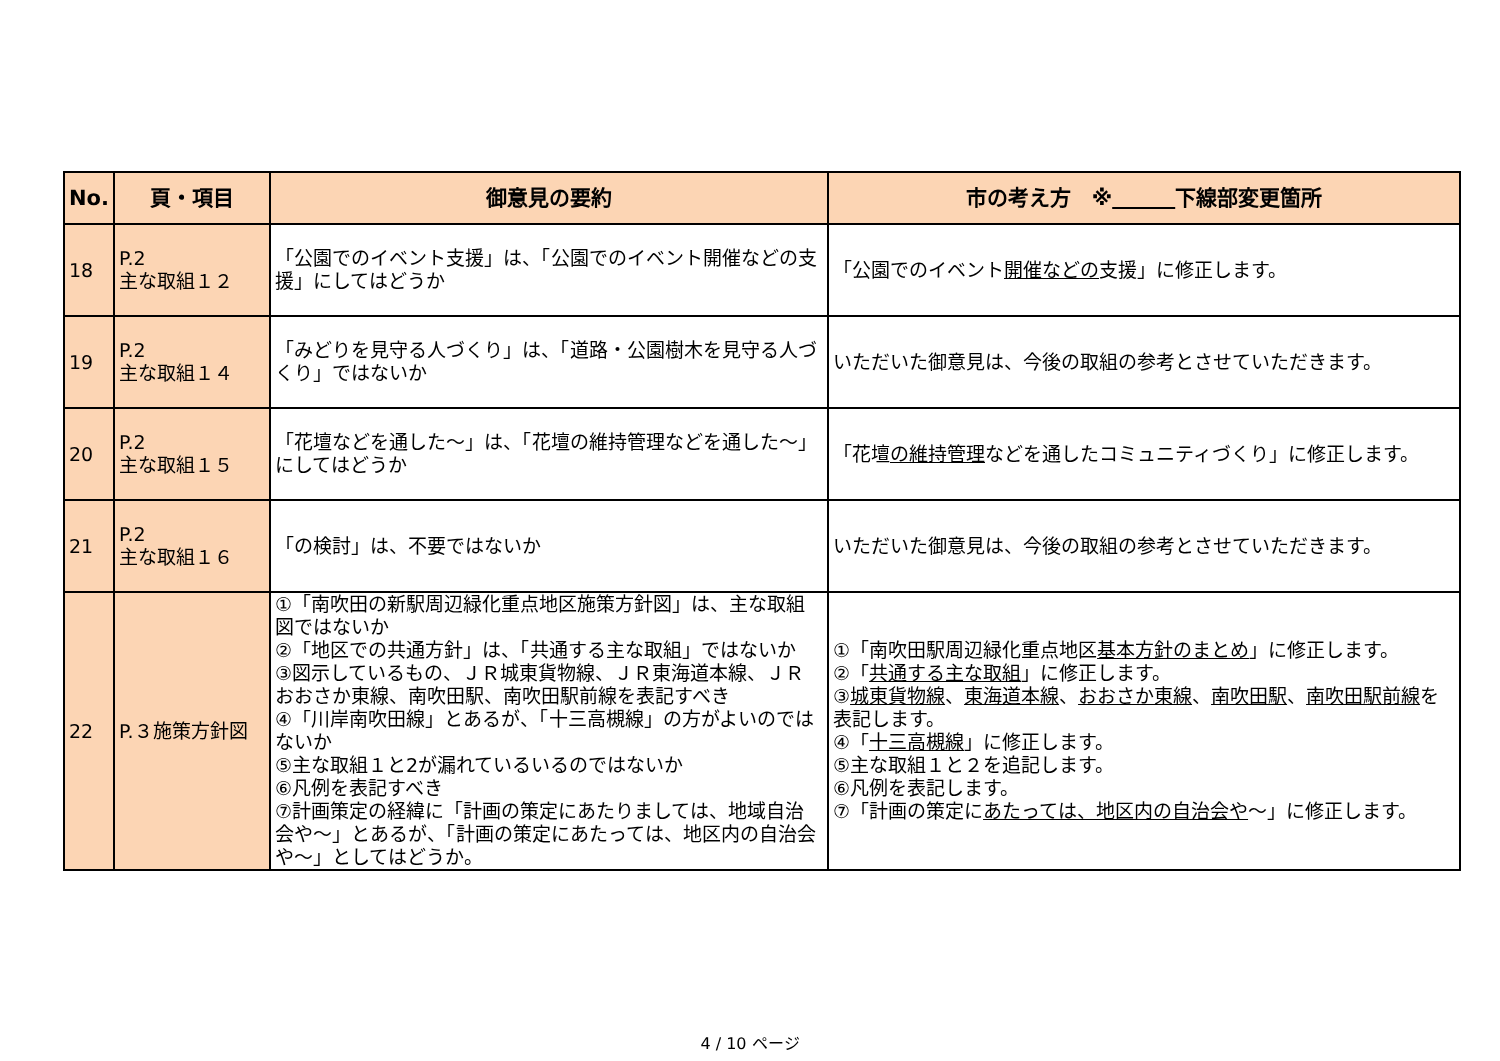| No. | 頁・項目 | 御意見の要約 | 市の考え方 ※ 下線部変更箇所 |
| --- | --- | --- | --- |
| 18 | P.2 主な取組１２ | 「公園でのイベント支援」は、「公園でのイベント開催などの支援」にしてはどうか | 「公園でのイベント 開催などの 支援」に修正します。 |
| 19 | P.2 主な取組１４ | 「みどりを見守る人づくり」は、「道路・公園樹木を見守る人づくり」ではないか | いただいた御意見は、今後の取組の参考とさせていただきます。 |
| 20 | P.2 主な取組１５ | 「花壇などを通した～」は、「花壇の維持管理などを通した～」にしてはどうか | 「花壇 の維持管理 などを通したコミュニティづくり」に修正します。 |
| 21 | P.2 主な取組１６ | 「の検討」は、不要ではないか | いただいた御意見は、今後の取組の参考とさせていただきます。 |
| 22 | P.３施策方針図 | ①「南吹田の新駅周辺緑化重点地区施策方針図」は、主な取組図ではないか ②「地区での共通方針」は、「共通する主な取組」ではないか ③図示しているもの、ＪＲ城東貨物線、ＪＲ東海道本線、ＪＲおおさか東線、南吹田駅、南吹田駅前線を表記すべき ④「川岸南吹田線」とあるが、「十三高槻線」の方がよいのではないか ⑤主な取組１と2が漏れているいるのではないか ⑥凡例を表記すべき ⑦計画策定の経緯に「計画の策定にあたりましては、地域自治会や～」とあるが、「計画の策定にあたっては、地区内の自治会や～」としてはどうか。 | ①「南吹田駅周辺緑化重点地区 基本方針のまとめ 」に修正します。 ②「 共通する主な取組 」に修正します。 ③ 城東貨物線 、 東海道本線 、 おおさか東線 、 南吹田駅 、 南吹田駅前線 を表記します。 ④「 十三高槻線 」に修正します。 ⑤主な取組１と２を追記します。 ⑥凡例を表記します。 ⑦「計画の策定に あたっては、地区内の自治会や ～」に修正します。 |
4 / 10 ページ